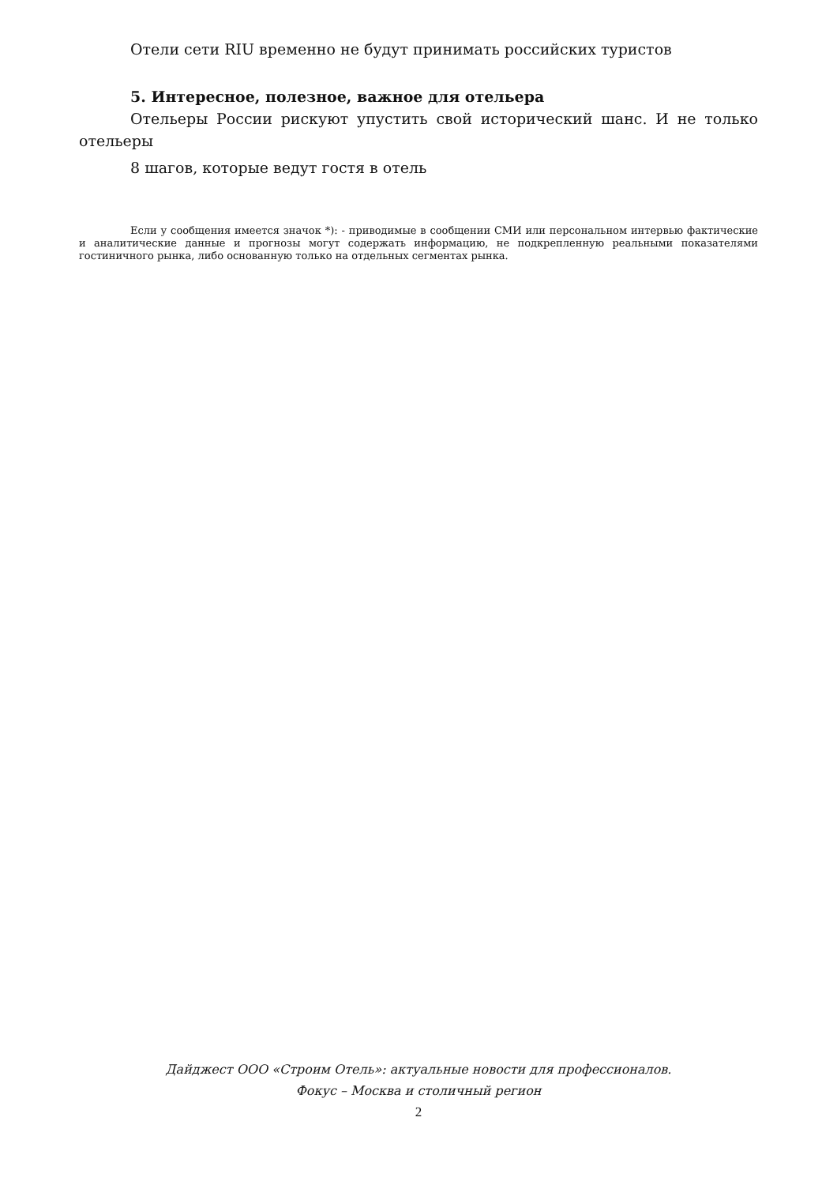Отели сети RIU временно не будут принимать российских туристов
5. Интересное, полезное, важное для отельера
Отельеры России рискуют упустить свой исторический шанс. И не только отельеры
8 шагов, которые ведут гостя в отель
Если у сообщения имеется значок *): - приводимые в сообщении СМИ или персональном интервью фактические и аналитические данные и прогнозы могут содержать информацию, не подкрепленную реальными показателями гостиничного рынка, либо основанную только на отдельных сегментах рынка.
Дайджест ООО «Строим Отель»: актуальные новости для профессионалов.
Фокус – Москва и столичный регион
2